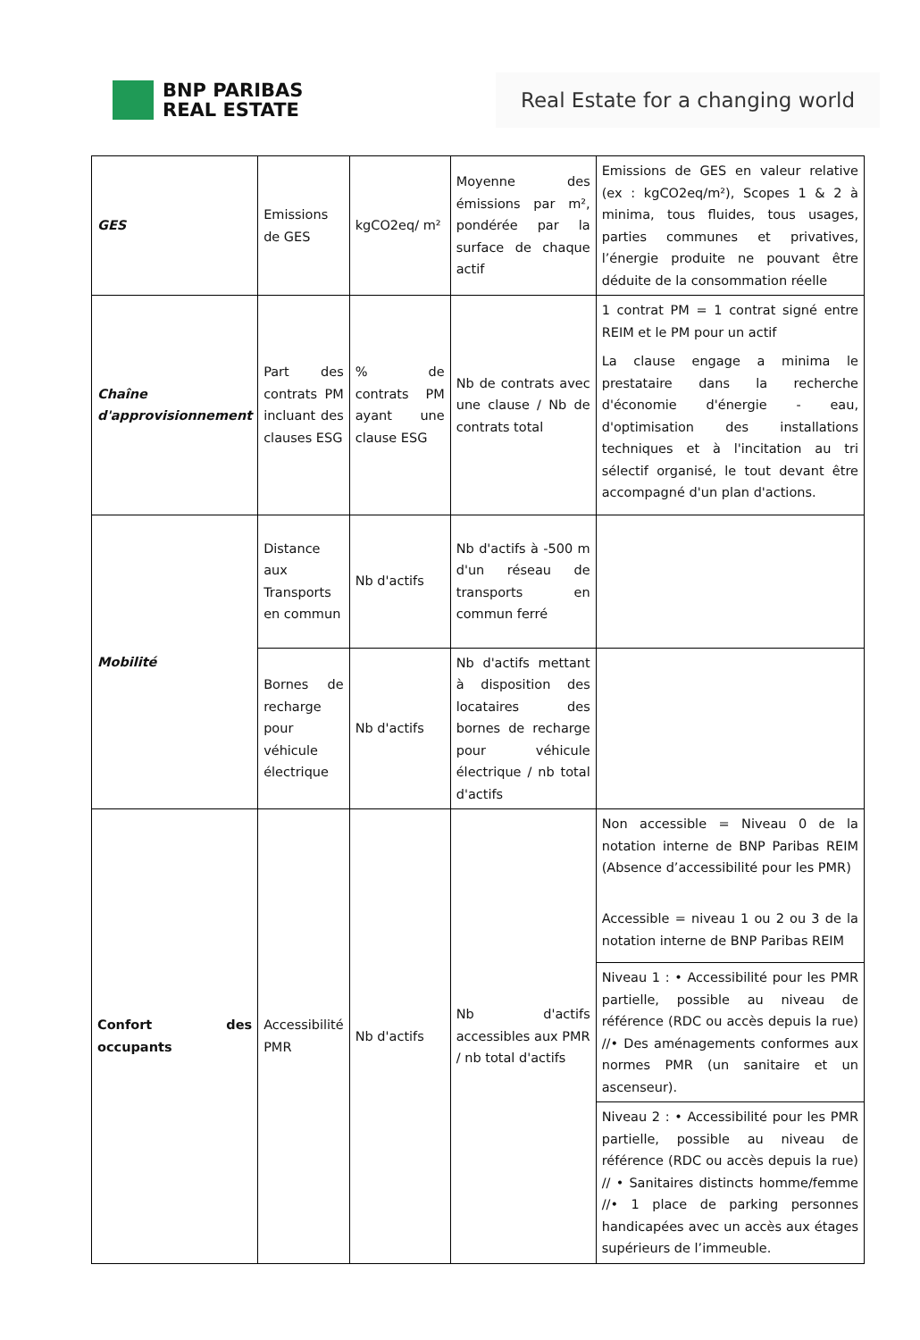BNP PARIBAS
REAL ESTATE
Real Estate for a changing world
| GES | Emissions de GES | kgCO2eq/ m² | Moyenne des émissions par m², pondérée par la surface de chaque actif | Emissions de GES en valeur relative (ex : kgCO2eq/m²), Scopes 1 & 2 à minima, tous fluides, tous usages, parties communes et privatives, l’énergie produite ne pouvant être déduite de la consommation réelle |
| Chaîne d'approvisionnement | Part des contrats PM incluant des clauses ESG | % de contrats PM ayant une clause ESG | Nb de contrats avec une clause / Nb de contrats total | 1 contrat PM = 1 contrat signé entre REIM et le PM pour un actif La clause engage a minima le prestataire dans la recherche d'économie d'énergie - eau, d'optimisation des installations techniques et à l'incitation au tri sélectif organisé, le tout devant être accompagné d'un plan d'actions. |
| Mobilité | Distance aux Transports en commun | Nb d'actifs | Nb d'actifs à -500 m d'un réseau de transports en commun ferré | |
| | Bornes de recharge pour véhicule électrique | Nb d'actifs | Nb d'actifs mettant à disposition des locataires des bornes de recharge pour véhicule électrique / nb total d'actifs | |
| Confort des occupants | Accessibilité PMR | Nb d'actifs | Nb d'actifs accessibles aux PMR / nb total d'actifs | Non accessible = Niveau 0 de la notation interne de BNP Paribas REIM (Absence d’accessibilité pour les PMR) Accessible = niveau 1 ou 2 ou 3 de la notation interne de BNP Paribas REIM |
| | | | | Niveau 1 : • Accessibilité pour les PMR partielle, possible au niveau de référence (RDC ou accès depuis la rue) //• Des aménagements conformes aux normes PMR (un sanitaire et un ascenseur). |
| | | | | Niveau 2 : • Accessibilité pour les PMR partielle, possible au niveau de référence (RDC ou accès depuis la rue) // • Sanitaires distincts homme/femme //• 1 place de parking personnes handicapées avec un accès aux étages supérieurs de l’immeuble. |